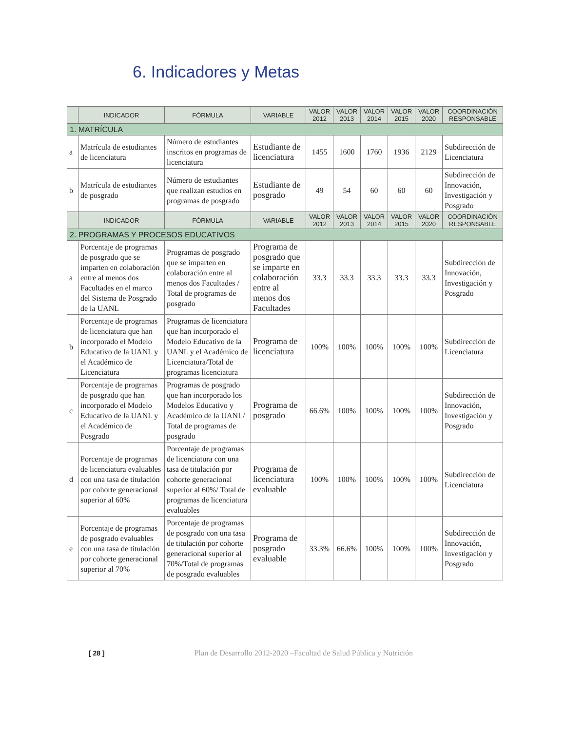6. Indicadores y Metas
| | INDICADOR | FÓRMULA | VARIABLE | VALOR 2012 | VALOR 2013 | VALOR 2014 | VALOR 2015 | VALOR 2020 | COORDINACIÓN RESPONSABLE |
| --- | --- | --- | --- | --- | --- | --- | --- | --- | --- |
| 1. MATRÍCULA | | | | | | | | | |
| a | Matrícula de estudiantes de licenciatura | Número de estudiantes inscritos en programas de licenciatura | Estudiante de licenciatura | 1455 | 1600 | 1760 | 1936 | 2129 | Subdirección de Licenciatura |
| b | Matrícula de estudiantes de posgrado | Número de estudiantes que realizan estudios en programas de posgrado | Estudiante de posgrado | 49 | 54 | 60 | 60 | 60 | Subdirección de Innovación, Investigación y Posgrado |
| | INDICADOR | FÓRMULA | VARIABLE | VALOR 2012 | VALOR 2013 | VALOR 2014 | VALOR 2015 | VALOR 2020 | COORDINACIÓN RESPONSABLE |
| 2. PROGRAMAS Y PROCESOS EDUCATIVOS | | | | | | | | | |
| a | Porcentaje de programas de posgrado que se imparten en colaboración entre al menos dos Facultades en el marco del Sistema de Posgrado de la UANL | Programas de posgrado que se imparten en colaboración entre al menos dos Facultades / Total de programas de posgrado | Programa de posgrado que se imparte en colaboración entre al menos dos Facultades | 33.3 | 33.3 | 33.3 | 33.3 | 33.3 | Subdirección de Innovación, Investigación y Posgrado |
| b | Porcentaje de programas de licenciatura que han incorporado el Modelo Educativo de la UANL y el Académico de Licenciatura | Programas de licenciatura que han incorporado el Modelo Educativo de la UANL y el Académico de Licenciatura/Total de programas licenciatura | Programa de licenciatura | 100% | 100% | 100% | 100% | 100% | Subdirección de Licenciatura |
| c | Porcentaje de programas de posgrado que han incorporado el Modelo Educativo de la UANL y el Académico de Posgrado | Programas de posgrado que han incorporado los Modelos Educativo y Académico de la UANL/ Total de programas de posgrado | Programa de posgrado | 66.6% | 100% | 100% | 100% | 100% | Subdirección de Innovación, Investigación y Posgrado |
| d | Porcentaje de programas de licenciatura evaluables con una tasa de titulación por cohorte generacional superior al 60% | Porcentaje de programas de licenciatura con una tasa de titulación por cohorte generacional superior al 60%/ Total de programas de licenciatura evaluables | Programa de licenciatura evaluable | 100% | 100% | 100% | 100% | 100% | Subdirección de Licenciatura |
| e | Porcentaje de programas de posgrado evaluables con una tasa de titulación por cohorte generacional superior al 70% | Porcentaje de programas de posgrado con una tasa de titulación por cohorte generacional superior al 70%/Total de programas de posgrado evaluables | Programa de posgrado evaluable | 33.3% | 66.6% | 100% | 100% | 100% | Subdirección de Innovación, Investigación y Posgrado |
[ 28 ] Plan de Desarrollo 2012-2020 –Facultad de Salud Pública y Nutrición